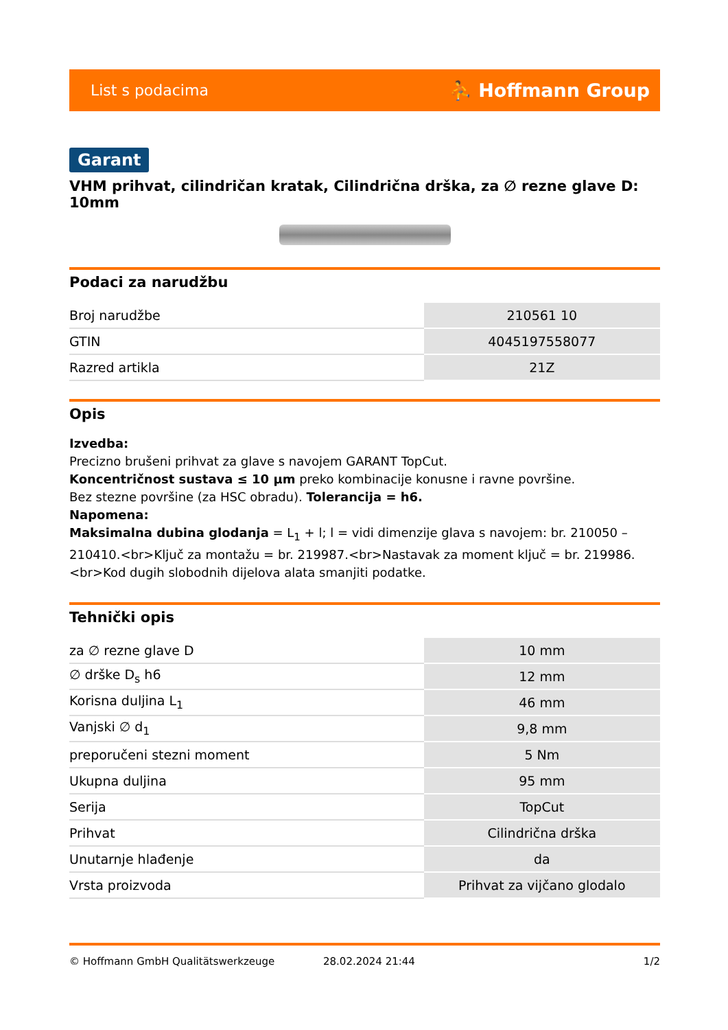List s podacima ⛹ Hoffmann Group
Garant
VHM prihvat, cilindričan kratak, Cilindrična drška, za ∅ rezne glave D: 10mm
Podaci za narudžbu
| Broj narudžbe | 210561 10 |
| GTIN | 4045197558077 |
| Razred artikla | 21Z |
Opis
Izvedba:
Precizno brušeni prihvat za glave s navojem GARANT TopCut.
Koncentričnost sustava ≤ 10 µm preko kombinacije konusne i ravne površine.
Bez stezne površine (za HSC obradu). Tolerancija = h6.
Napomena:
Maksimalna dubina glodanja = L<sub>1</sub> + l; l = vidi dimenzije glava s navojem: br. 210050 – 210410.<br>Ključ za montažu = br. 219987.<br>Nastavak za moment ključ = br. 219986.<br>Kod dugih slobodnih dijelova alata smanjiti podatke.
Tehnički opis
| za ∅ rezne glave D | 10 mm |
| ∅ drške D<sub>s</sub> h6 | 12 mm |
| Korisna duljina L<sub>1</sub> | 46 mm |
| Vanjski ∅ d<sub>1</sub> | 9,8 mm |
| preporučeni stezni moment | 5 Nm |
| Ukupna duljina | 95 mm |
| Serija | TopCut |
| Prihvat | Cilindrična drška |
| Unutarnje hlađenje | da |
| Vrsta proizvoda | Prihvat za vijčano glodalo |
© Hoffmann GmbH Qualitätswerkzeuge 28.02.2024 21:44 1/2